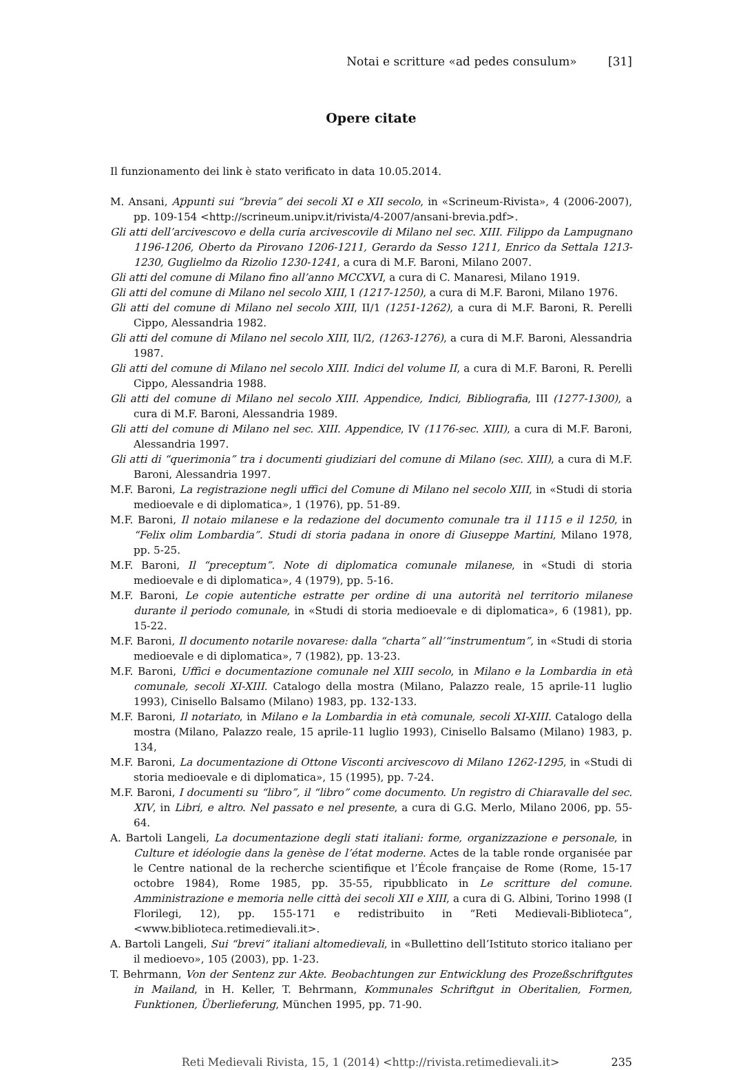Notai e scritture «ad pedes consulum» [31]
Opere citate
Il funzionamento dei link è stato verificato in data 10.05.2014.
M. Ansani, Appunti sui “brevia” dei secoli XI e XII secolo, in «Scrineum-Rivista», 4 (2006-2007), pp. 109-154 <http://scrineum.unipv.it/rivista/4-2007/ansani-brevia.pdf>.
Gli atti dell’arcivescovo e della curia arcivescovile di Milano nel sec. XIII. Filippo da Lampugnano 1196-1206, Oberto da Pirovano 1206-1211, Gerardo da Sesso 1211, Enrico da Settala 1213-1230, Guglielmo da Rizolio 1230-1241, a cura di M.F. Baroni, Milano 2007.
Gli atti del comune di Milano fino all’anno MCCXVI, a cura di C. Manaresi, Milano 1919.
Gli atti del comune di Milano nel secolo XIII, I (1217-1250), a cura di M.F. Baroni, Milano 1976.
Gli atti del comune di Milano nel secolo XIII, II/1 (1251-1262), a cura di M.F. Baroni, R. Perelli Cippo, Alessandria 1982.
Gli atti del comune di Milano nel secolo XIII, II/2, (1263-1276), a cura di M.F. Baroni, Alessandria 1987.
Gli atti del comune di Milano nel secolo XIII. Indici del volume II, a cura di M.F. Baroni, R. Perelli Cippo, Alessandria 1988.
Gli atti del comune di Milano nel secolo XIII. Appendice, Indici, Bibliografia, III (1277-1300), a cura di M.F. Baroni, Alessandria 1989.
Gli atti del comune di Milano nel sec. XIII. Appendice, IV (1176-sec. XIII), a cura di M.F. Baroni, Alessandria 1997.
Gli atti di “querimonia” tra i documenti giudiziari del comune di Milano (sec. XIII), a cura di M.F. Baroni, Alessandria 1997.
M.F. Baroni, La registrazione negli uffici del Comune di Milano nel secolo XIII, in «Studi di storia medioevale e di diplomatica», 1 (1976), pp. 51-89.
M.F. Baroni, Il notaio milanese e la redazione del documento comunale tra il 1115 e il 1250, in “Felix olim Lombardia”. Studi di storia padana in onore di Giuseppe Martini, Milano 1978, pp. 5-25.
M.F. Baroni, Il “preceptum”. Note di diplomatica comunale milanese, in «Studi di storia medioevale e di diplomatica», 4 (1979), pp. 5-16.
M.F. Baroni, Le copie autentiche estratte per ordine di una autorità nel territorio milanese durante il periodo comunale, in «Studi di storia medioevale e di diplomatica», 6 (1981), pp. 15-22.
M.F. Baroni, Il documento notarile novarese: dalla “charta” all’“instrumentum”, in «Studi di storia medioevale e di diplomatica», 7 (1982), pp. 13-23.
M.F. Baroni, Uffici e documentazione comunale nel XIII secolo, in Milano e la Lombardia in età comunale, secoli XI-XIII. Catalogo della mostra (Milano, Palazzo reale, 15 aprile-11 luglio 1993), Cinisello Balsamo (Milano) 1983, pp. 132-133.
M.F. Baroni, Il notariato, in Milano e la Lombardia in età comunale, secoli XI-XIII. Catalogo della mostra (Milano, Palazzo reale, 15 aprile-11 luglio 1993), Cinisello Balsamo (Milano) 1983, p. 134,
M.F. Baroni, La documentazione di Ottone Visconti arcivescovo di Milano 1262-1295, in «Studi di storia medioevale e di diplomatica», 15 (1995), pp. 7-24.
M.F. Baroni, I documenti su “libro”, il “libro” come documento. Un registro di Chiaravalle del sec. XIV, in Libri, e altro. Nel passato e nel presente, a cura di G.G. Merlo, Milano 2006, pp. 55-64.
A. Bartoli Langeli, La documentazione degli stati italiani: forme, organizzazione e personale, in Culture et idéologie dans la genèse de l’état moderne. Actes de la table ronde organisée par le Centre national de la recherche scientifique et l’École française de Rome (Rome, 15-17 octobre 1984), Rome 1985, pp. 35-55, ripubblicato in Le scritture del comune. Amministrazione e memoria nelle città dei secoli XII e XIII, a cura di G. Albini, Torino 1998 (I Florilegi, 12), pp. 155-171 e redistribuito in “Reti Medievali-Biblioteca”, <www.biblioteca.retimedievali.it>.
A. Bartoli Langeli, Sui “brevi” italiani altomedievali, in «Bullettino dell’Istituto storico italiano per il medioevo», 105 (2003), pp. 1-23.
T. Behrmann, Von der Sentenz zur Akte. Beobachtungen zur Entwicklung des Prozeßschriftgutes in Mailand, in H. Keller, T. Behrmann, Kommunales Schriftgut in Oberitalien, Formen, Funktionen, Überlieferung, München 1995, pp. 71-90.
Reti Medievali Rivista, 15, 1 (2014) <http://rivista.retimedievali.it> 235